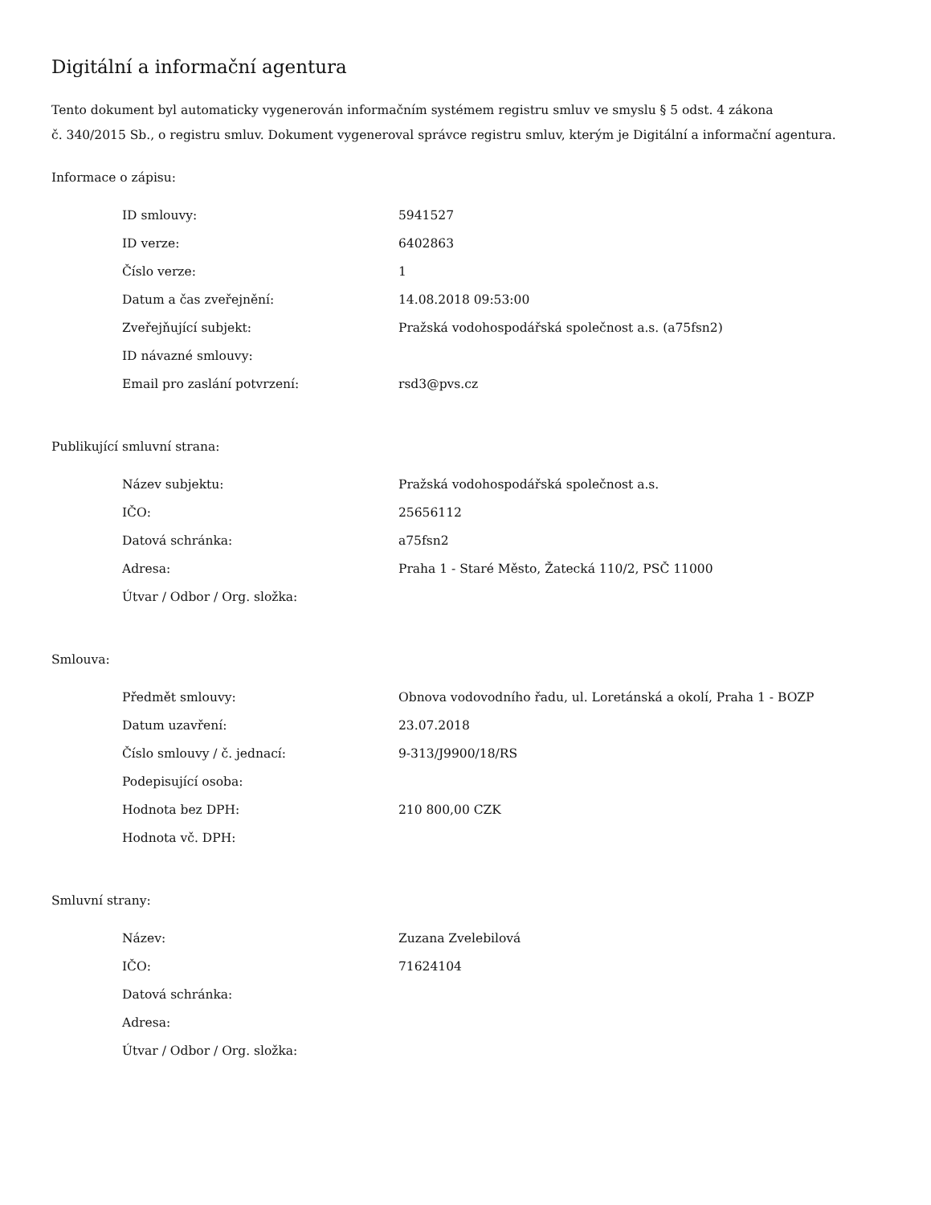Digitální a informační agentura
Tento dokument byl automaticky vygenerován informačním systémem registru smluv ve smyslu § 5 odst. 4 zákona
č. 340/2015 Sb., o registru smluv. Dokument vygeneroval správce registru smluv, kterým je Digitální a informační agentura.
Informace o zápisu:
| ID smlouvy: | 5941527 |
| ID verze: | 6402863 |
| Číslo verze: | 1 |
| Datum a čas zveřejnění: | 14.08.2018 09:53:00 |
| Zveřejňující subjekt: | Pražská vodohospodářská společnost a.s. (a75fsn2) |
| ID návazné smlouvy: | |
| Email pro zaslání potvrzení: | rsd3@pvs.cz |
Publikující smluvní strana:
| Název subjektu: | Pražská vodohospodářská společnost a.s. |
| IČO: | 25656112 |
| Datová schránka: | a75fsn2 |
| Adresa: | Praha 1 - Staré Město, Žatecká 110/2, PSČ 11000 |
| Útvar / Odbor / Org. složka: | |
Smlouva:
| Předmět smlouvy: | Obnova vodovodního řadu, ul. Loretánská a okolí, Praha 1 - BOZP |
| Datum uzavření: | 23.07.2018 |
| Číslo smlouvy / č. jednací: | 9-313/J9900/18/RS |
| Podepisující osoba: | |
| Hodnota bez DPH: | 210 800,00 CZK |
| Hodnota vč. DPH: | |
Smluvní strany:
| Název: | Zuzana Zvelebilová |
| IČO: | 71624104 |
| Datová schránka: | |
| Adresa: | |
| Útvar / Odbor / Org. složka: | |